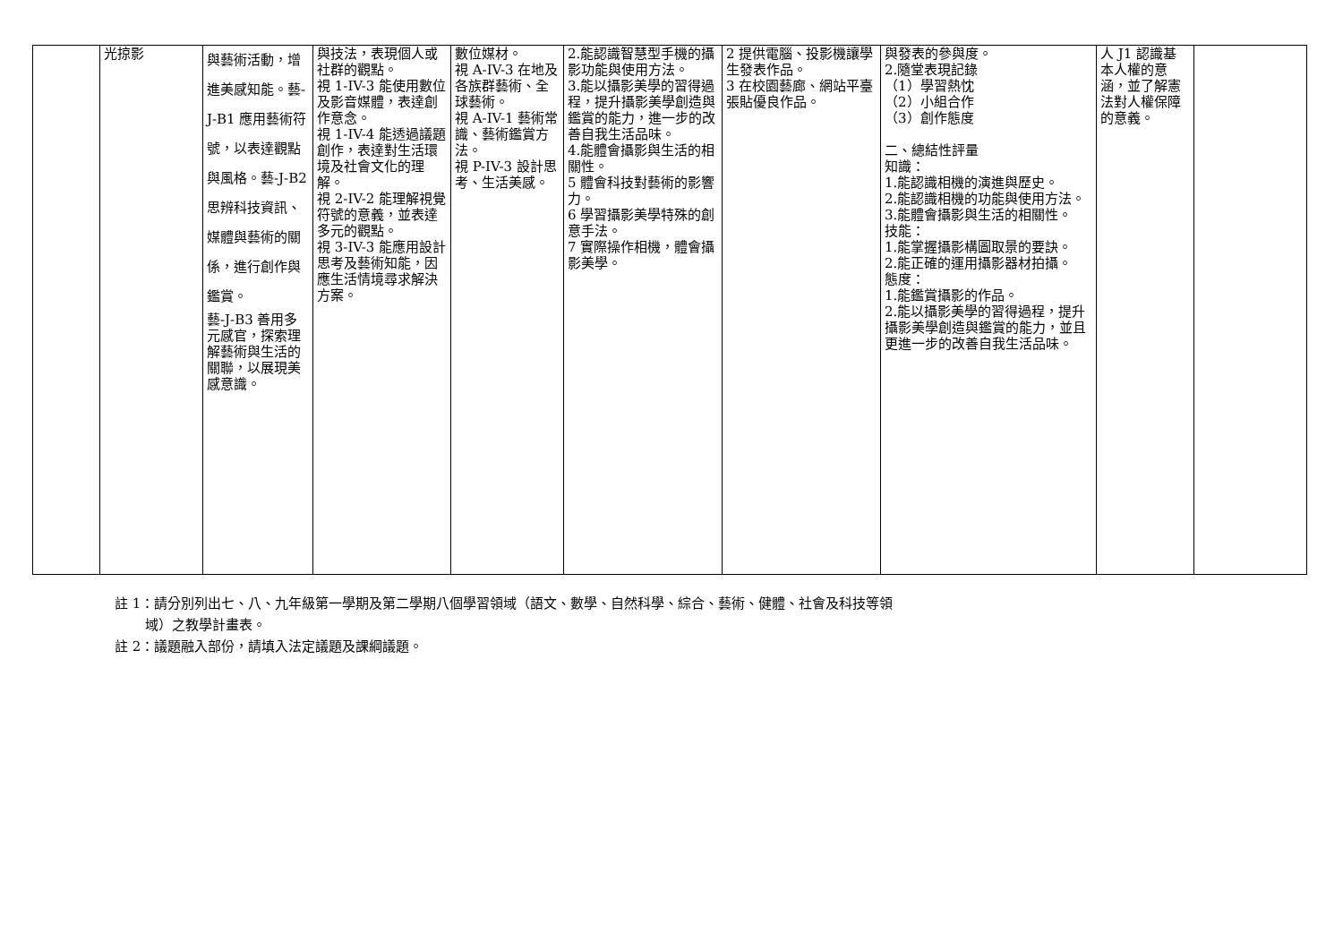| | 光掠影 | 與藝術活動，增進美感知能。藝-J-B1 應用藝術符號，以表達觀點與風格。藝-J-B2 思辨科技資訊、媒體與藝術的關係，進行創作與鑑賞。 藝-J-B3 善用多元感官，探索理解藝術與生活的關聯，以展現美感意識。 | 與技法，表現個人或社群的觀點。 視 1-IV-3 能使用數位及影音媒體，表達創作意念。 視 1-IV-4 能透過議題創作，表達對生活環境及社會文化的理解。 視 2-IV-2 能理解視覺符號的意義，並表達多元的觀點。 視 3-IV-3 能應用設計思考及藝術知能，因應生活情境尋求解決方案。 | 數位媒材。 視 A-IV-3 在地及各族群藝術、全球藝術。 視 A-IV-1 藝術常識、藝術鑑賞方法。 視 P-IV-3 設計思考、生活美感。 | 2.能認識智慧型手機的攝影功能與使用方法。 3.能以攝影美學的習得過程，提升攝影美學創造與鑑賞的能力，進一步的改善自我生活品味。 4.能體會攝影與生活的相關性。 5 體會科技對藝術的影響力。 6 學習攝影美學特殊的創意手法。 7 實際操作相機，體會攝影美學。 | 2 提供電腦、投影機讓學生發表作品。 3 在校園藝廊、網站平臺張貼優良作品。 | 與發表的參與度。 2.隨堂表現記錄 （1）學習熱忱 （2）小組合作 （3）創作態度 二、總結性評量 知識： 1.能認識相機的演進與歷史。 2.能認識相機的功能與使用方法。 3.能體會攝影與生活的相關性。 技能： 1.能掌握攝影構圖取景的要訣。 2.能正確的運用攝影器材拍攝。 態度： 1.能鑑賞攝影的作品。 2.能以攝影美學的習得過程，提升攝影美學創造與鑑賞的能力，並且更進一步的改善自我生活品味。 | 人 J1 認識基本人權的意涵，並了解憲法對人權保障的意義。 | |
註 1：請分別列出七、八、九年級第一學期及第二學期八個學習領域（語文、數學、自然科學、綜合、藝術、健體、社會及科技等領
域）之教學計畫表。
註 2：議題融入部份，請填入法定議題及課綱議題。